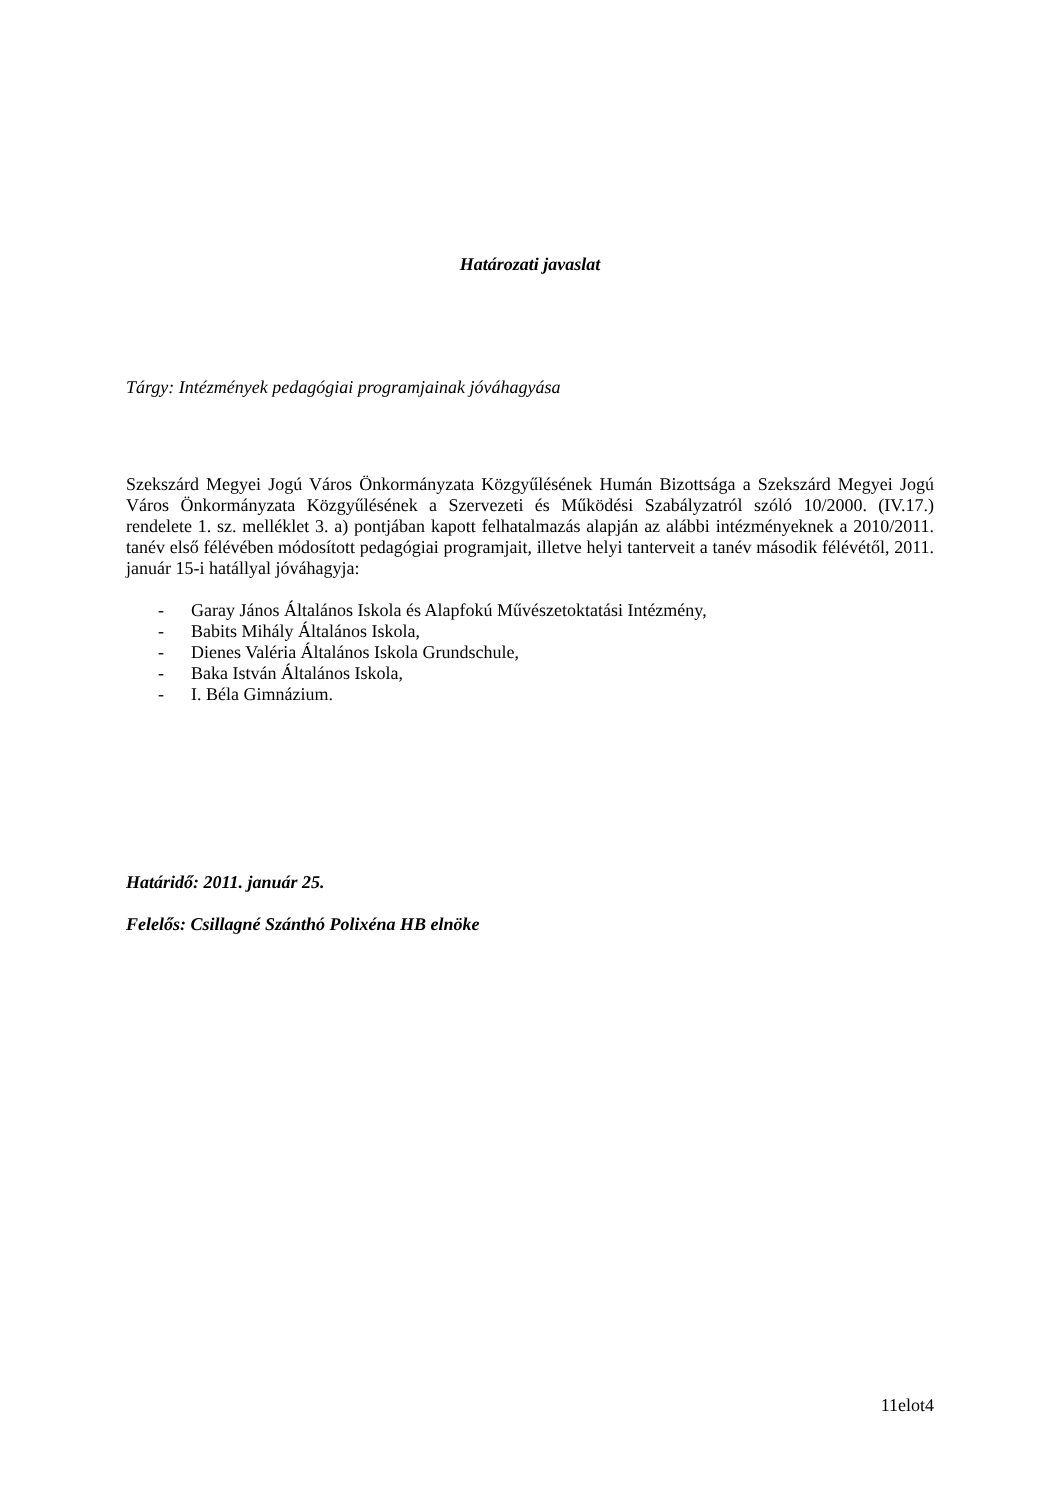Határozati javaslat
Tárgy: Intézmények pedagógiai programjainak jóváhagyása
Szekszárd Megyei Jogú Város Önkormányzata Közgyűlésének Humán Bizottsága a Szekszárd Megyei Jogú Város Önkormányzata Közgyűlésének a Szervezeti és Működési Szabályzatról szóló 10/2000. (IV.17.) rendelete 1. sz. melléklet 3. a) pontjában kapott felhatalmazás alapján az alábbi intézményeknek a 2010/2011. tanév első félévében módosított pedagógiai programjait, illetve helyi tanterveit a tanév második félévétől, 2011. január 15-i hatállyal jóváhagyja:
- Garay János Általános Iskola és Alapfokú Művészetoktatási Intézmény,
- Babits Mihály Általános Iskola,
- Dienes Valéria Általános Iskola Grundschule,
- Baka István Általános Iskola,
- I. Béla Gimnázium.
Határidő: 2011. január 25.
Felelős: Csillagné Szánthó Polixéna HB elnöke
11elot4